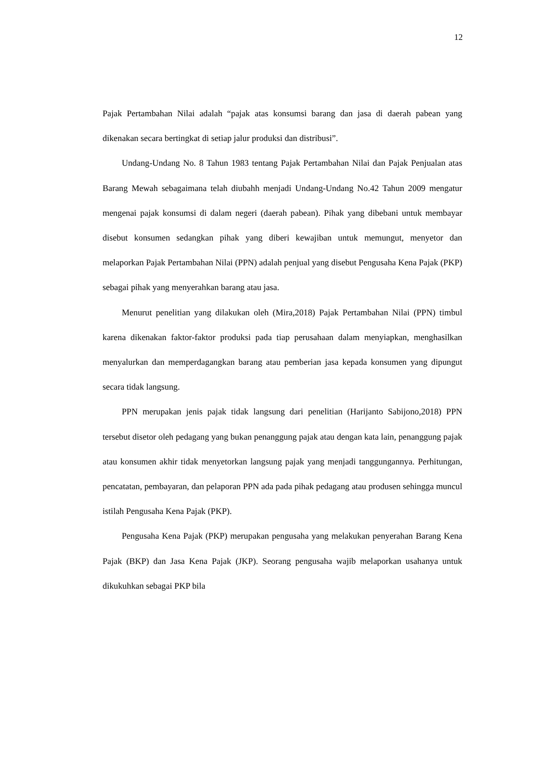12
Pajak Pertambahan Nilai adalah “pajak atas konsumsi barang dan jasa di daerah pabean yang dikenakan secara bertingkat di setiap jalur produksi dan distribusi”.
Undang-Undang No. 8 Tahun 1983 tentang Pajak Pertambahan Nilai dan Pajak Penjualan atas Barang Mewah sebagaimana telah diubahh menjadi Undang-Undang No.42 Tahun 2009 mengatur mengenai pajak konsumsi di dalam negeri (daerah pabean). Pihak yang dibebani untuk membayar disebut konsumen sedangkan pihak yang diberi kewajiban untuk memungut, menyetor dan melaporkan Pajak Pertambahan Nilai (PPN) adalah penjual yang disebut Pengusaha Kena Pajak (PKP) sebagai pihak yang menyerahkan barang atau jasa.
Menurut penelitian yang dilakukan oleh (Mira,2018) Pajak Pertambahan Nilai (PPN) timbul karena dikenakan faktor-faktor produksi pada tiap perusahaan dalam menyiapkan, menghasilkan menyalurkan dan memperdagangkan barang atau pemberian jasa kepada konsumen yang dipungut secara tidak langsung.
PPN merupakan jenis pajak tidak langsung dari penelitian (Harijanto Sabijono,2018) PPN tersebut disetor oleh pedagang yang bukan penanggung pajak atau dengan kata lain, penanggung pajak atau konsumen akhir tidak menyetorkan langsung pajak yang menjadi tanggungannya. Perhitungan, pencatatan, pembayaran, dan pelaporan PPN ada pada pihak pedagang atau produsen sehingga muncul istilah Pengusaha Kena Pajak (PKP).
Pengusaha Kena Pajak (PKP) merupakan pengusaha yang melakukan penyerahan Barang Kena Pajak (BKP) dan Jasa Kena Pajak (JKP). Seorang pengusaha wajib melaporkan usahanya untuk dikukuhkan sebagai PKP bila